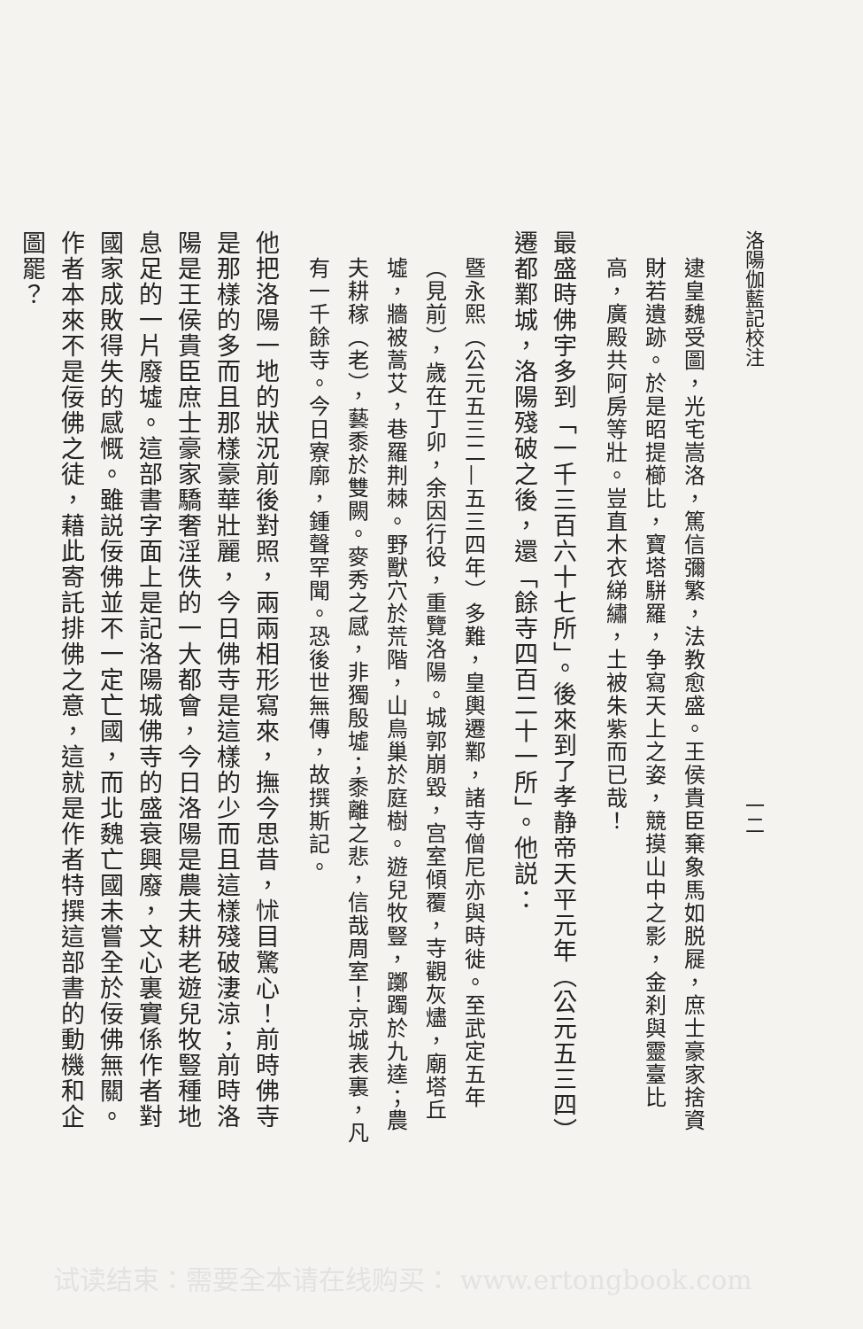洛陽伽藍記校注　　　　　　　　　　　　　　　　　　　　　　一二
逮皇魏受圖，光宅嵩洛，篤信彌繁，法教愈盛。王侯貴臣棄象馬如脱屣，庶士豪家捨資財若遺跡。於是昭提櫛比，寶塔駢羅，争寫天上之姿，競摸山中之影，金刹與靈臺比高，廣殿共阿房等壯。豈直木衣綈繡，土被朱紫而已哉！
最盛時佛宇多到「一千三百六十七所」。後來到了孝静帝天平元年（公元五三四）遷都鄴城，洛陽殘破之後，還「餘寺四百二十一所」。他説：
暨永熙（公元五三二—五三四年）多難，皇輿遷鄴，諸寺僧尼亦與時徙。至武定五年（見前），歲在丁卯，余因行役，重覽洛陽。城郭崩毀，宫室傾覆，寺觀灰燼，廟塔丘墟，牆被蒿艾，巷羅荆棘。野獸穴於荒階，山鳥巢於庭樹。遊兒牧豎，躑躅於九逵；農夫耕稼（老），藝黍於雙闕。麥秀之感，非獨殷墟；黍離之悲，信哉周室！京城表裏，凡有一千餘寺。今日寮廓，鍾聲罕聞。恐後世無傳，故撰斯記。
他把洛陽一地的狀況前後對照，兩兩相形寫來，撫今思昔，怵目驚心！前時佛寺是那樣的多而且那樣豪華壯麗，今日佛寺是這樣的少而且這樣殘破淒涼；前時洛陽是王侯貴臣庶士豪家驕奢淫佚的一大都會，今日洛陽是農夫耕老遊兒牧豎種地息足的一片廢墟。這部書字面上是記洛陽城佛寺的盛衰興廢，文心裏實係作者對國家成敗得失的感慨。雖説佞佛並不一定亡國，而北魏亡國未嘗全於佞佛無關。作者本來不是佞佛之徒，藉此寄託排佛之意，這就是作者特撰這部書的動機和企圖罷？
试读结束：需要全本请在线购买： www.ertongbook.com